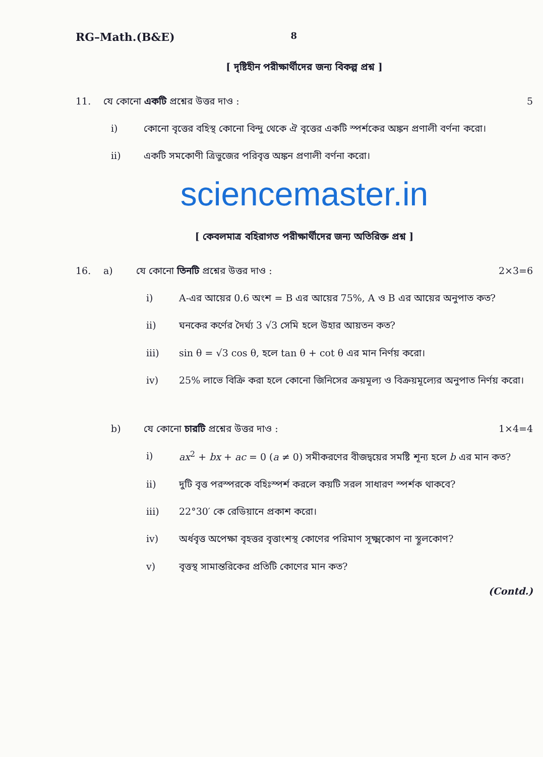RG–Math.(B&E) 8
[ দৃষ্টিহীন পরীক্ষার্থীদের জন্য বিকল্প প্রশ্ন ]
11. যে কোনো একটি প্রশ্নের উত্তর দাও : 5
i) কোনো বৃত্তের বহিস্থ কোনো বিন্দু থেকে ঐ বৃত্তের একটি স্পর্শকের অঙ্কন প্রণালী বর্ণনা করো।
ii) একটি সমকোণী ত্রিভুজের পরিবৃত্ত অঙ্কন প্রণালী বর্ণনা করো।
sciencemaster.in
[ কেবলমাত্র বহিরাগত পরীক্ষার্থীদের জন্য অতিরিক্ত প্রশ্ন ]
16. a) যে কোনো তিনটি প্রশ্নের উত্তর দাও : 2×3=6
i) A-এর আয়ের 0.6 অংশ = B এর আয়ের 75%, A ও B এর আয়ের অনুপাত কত?
ii) ঘনকের কর্ণের দৈর্ঘ্য 3 √3 সেমি হলে উহার আয়তন কত?
iii) sin θ = √3 cos θ, হলে tan θ + cot θ এর মান নির্ণয় করো।
iv) 25% লাভে বিক্রি করা হলে কোনো জিনিসের ক্রয়মূল্য ও বিক্রয়মূল্যের অনুপাত নির্ণয় করো।
b) যে কোনো চারটি প্রশ্নের উত্তর দাও : 1×4=4
i) ax<sup>2</sup> + bx + ac = 0 (a ≠ 0) সমীকরণের বীজদ্বয়ের সমষ্টি শূন্য হলে b এর মান কত?
ii) দুটি বৃত্ত পরস্পরকে বহিঃস্পর্শ করলে কয়টি সরল সাধারণ স্পর্শক থাকবে?
iii) 22°30′ কে রেডিয়ানে প্রকাশ করো।
iv) অর্ধবৃত্ত অপেক্ষা বৃহত্তর বৃত্তাংশস্থ কোণের পরিমাণ সূক্ষ্মকোণ না স্থূলকোণ?
v) বৃত্তস্থ সামান্তরিকের প্রতিটি কোণের মান কত?
(Contd.)